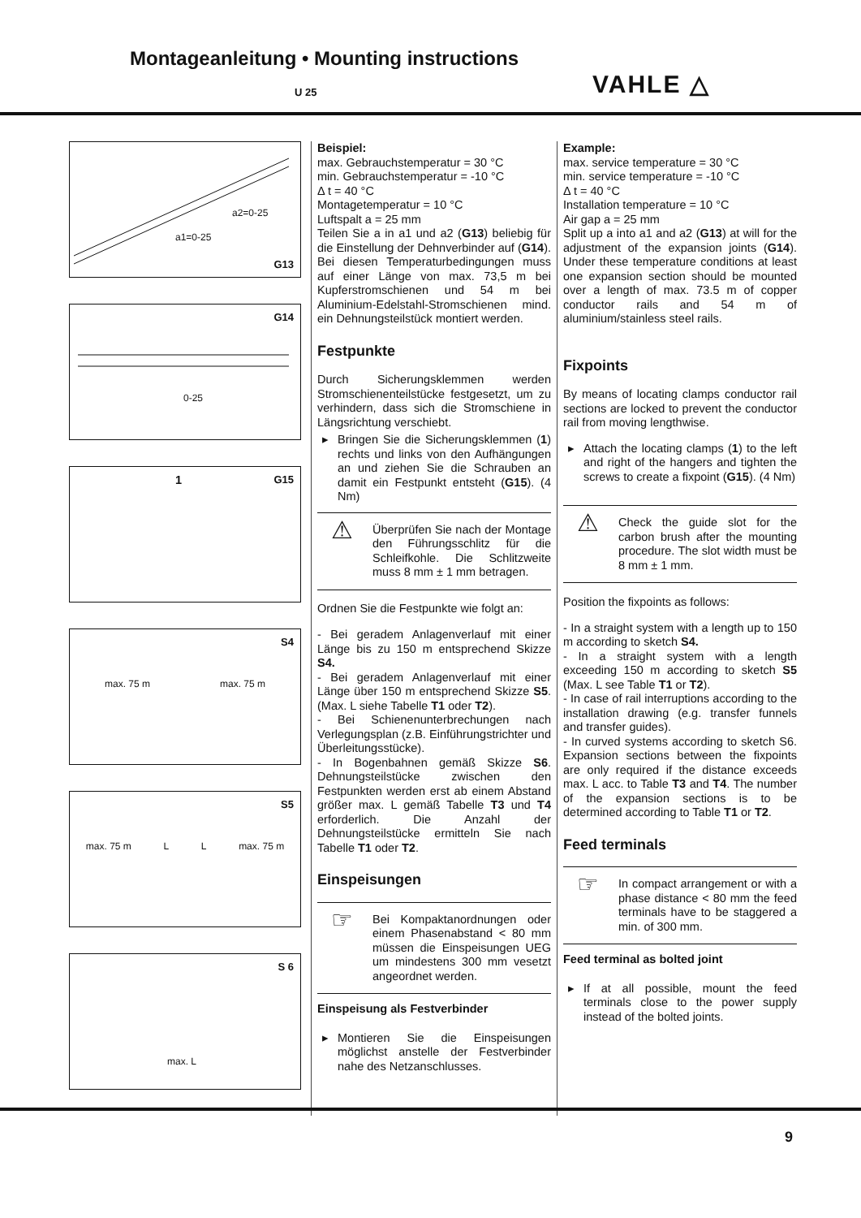Montageanleitung • Mounting instructions
U 25 VAHLE △
G13
a1=0-25
a2=0-25
G14
0-25
1 G15
S4
max. 75 m max. 75 m
S5
max. 75 m L L max. 75 m
S 6
max. L
Beispiel:
max. Gebrauchstemperatur = 30 °C
min. Gebrauchstemperatur = -10 °C
Δ t = 40 °C
Montagetemperatur = 10 °C
Luftspalt a = 25 mm
Teilen Sie a in a1 und a2 (G13) beliebig für die Einstellung der Dehnverbinder auf (G14). Bei diesen Temperaturbedingungen muss auf einer Länge von max. 73,5 m bei Kupferstromschienen und 54 m bei Aluminium-Edelstahl-Stromschienen mind. ein Dehnungsteilstück montiert werden.
Festpunkte
Durch Sicherungsklemmen werden Stromschienenteilstücke festgesetzt, um zu verhindern, dass sich die Stromschiene in Längsrichtung verschiebt.
▸ Bringen Sie die Sicherungsklemmen (1) rechts und links von den Aufhängungen an und ziehen Sie die Schrauben an damit ein Festpunkt entsteht (G15). (4 Nm)
⚠
Überprüfen Sie nach der Montage den Führungsschlitz für die Schleifkohle. Die Schlitzweite muss 8 mm ± 1 mm betragen.
Ordnen Sie die Festpunkte wie folgt an:
- Bei geradem Anlagenverlauf mit einer Länge bis zu 150 m entsprechend Skizze S4.
- Bei geradem Anlagenverlauf mit einer Länge über 150 m entsprechend Skizze S5. (Max. L siehe Tabelle T1 oder T2).
- Bei Schienenunterbrechungen nach Verlegungsplan (z.B. Einführungstrichter und Überleitungsstücke).
- In Bogenbahnen gemäß Skizze S6. Dehnungsteilstücke zwischen den Festpunkten werden erst ab einem Abstand größer max. L gemäß Tabelle T3 und T4 erforderlich. Die Anzahl der Dehnungsteilstücke ermitteln Sie nach Tabelle T1 oder T2.
Einspeisungen
☞
Bei Kompaktanordnungen oder einem Phasenabstand < 80 mm müssen die Einspeisungen UEG um mindestens 300 mm vesetzt angeordnet werden.
Einspeisung als Festverbinder
▸ Montieren Sie die Einspeisungen möglichst anstelle der Festverbinder nahe des Netzanschlusses.
Example:
max. service temperature = 30 °C
min. service temperature = -10 °C
Δ t = 40 °C
Installation temperature = 10 °C
Air gap a = 25 mm
Split up a into a1 and a2 (G13) at will for the adjustment of the expansion joints (G14). Under these temperature conditions at least one expansion section should be mounted over a length of max. 73.5 m of copper conductor rails and 54 m of aluminium/stainless steel rails.
Fixpoints
By means of locating clamps conductor rail sections are locked to prevent the conductor rail from moving lengthwise.
▸ Attach the locating clamps (1) to the left and right of the hangers and tighten the screws to create a fixpoint (G15). (4 Nm)
⚠
Check the guide slot for the carbon brush after the mounting procedure. The slot width must be 8 mm ± 1 mm.
Position the fixpoints as follows:
- In a straight system with a length up to 150 m according to sketch S4.
- In a straight system with a length exceeding 150 m according to sketch S5 (Max. L see Table T1 or T2).
- In case of rail interruptions according to the installation drawing (e.g. transfer funnels and transfer guides).
- In curved systems according to sketch S6. Expansion sections between the fixpoints are only required if the distance exceeds max. L acc. to Table T3 and T4. The number of the expansion sections is to be determined according to Table T1 or T2.
Feed terminals
☞
In compact arrangement or with a phase distance < 80 mm the feed terminals have to be staggered a min. of 300 mm.
Feed terminal as bolted joint
▸ If at all possible, mount the feed terminals close to the power supply instead of the bolted joints.
9